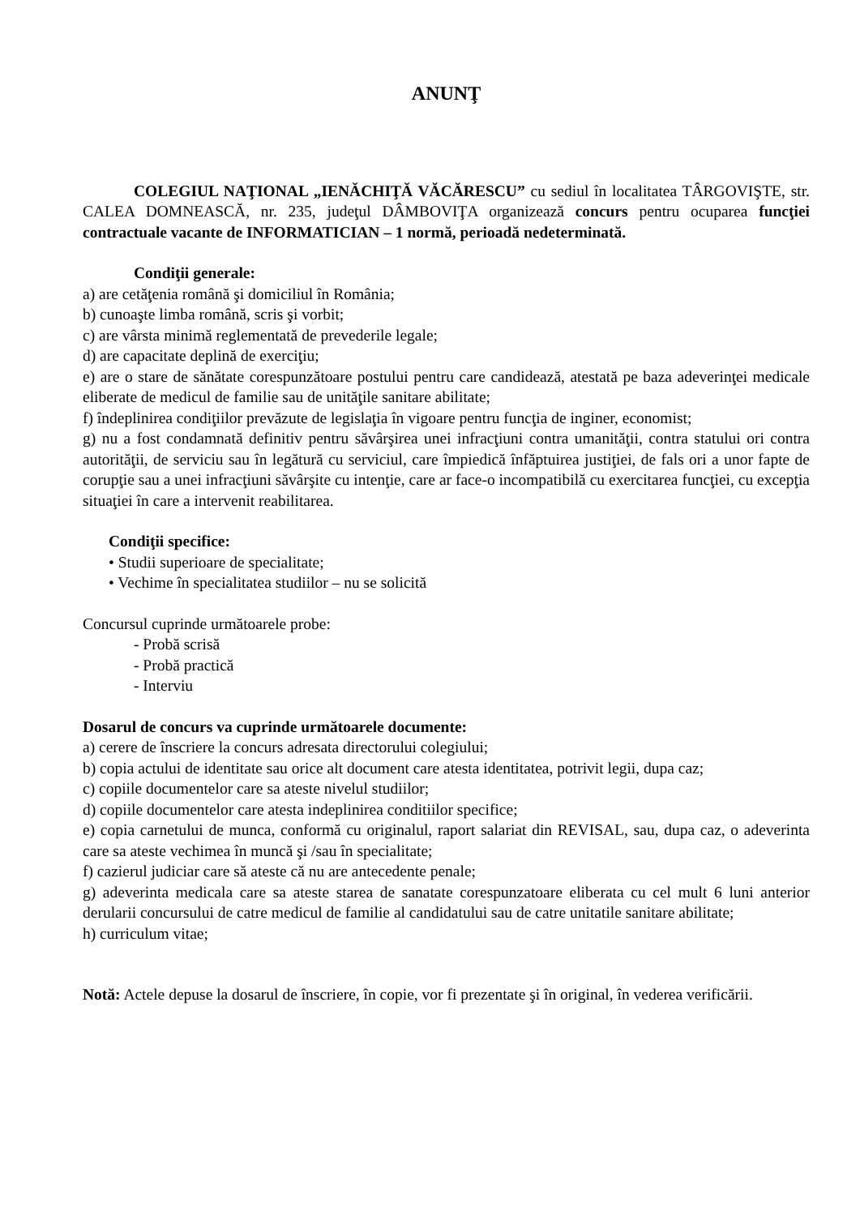ANUNŢ
COLEGIUL NAŢIONAL „IENĂCHIŢĂ VĂCĂRESCU” cu sediul în localitatea TÂRGOVIŞTE, str. CALEA DOMNEASCĂ, nr. 235, judeţul DÂMBOVIŢA organizează concurs pentru ocuparea funcţiei contractuale vacante de INFORMATICIAN – 1 normă, perioadă nedeterminată.
Condiţii generale:
a) are cetăţenia română şi domiciliul în România;
b) cunoaşte limba română, scris şi vorbit;
c) are vârsta minimă reglementată de prevederile legale;
d) are capacitate deplină de exerciţiu;
e) are o stare de sănătate corespunzătoare postului pentru care candidează, atestată pe baza adeverinţei medicale eliberate de medicul de familie sau de unităţile sanitare abilitate;
f) îndeplinirea condiţiilor prevăzute de legislaţia în vigoare pentru funcţia de inginer, economist;
g) nu a fost condamnată definitiv pentru săvârşirea unei infracţiuni contra umanităţii, contra statului ori contra autorităţii, de serviciu sau în legătură cu serviciul, care împiedică înfăptuirea justiţiei, de fals ori a unor fapte de corupţie sau a unei infracţiuni săvârşite cu intenţie, care ar face-o incompatibilă cu exercitarea funcţiei, cu excepţia situaţiei în care a intervenit reabilitarea.
Condiţii specifice:
• Studii superioare de specialitate;
• Vechime în specialitatea studiilor – nu se solicită
Concursul cuprinde următoarele probe:
- Probă scrisă
- Probă practică
- Interviu
Dosarul de concurs va cuprinde următoarele documente:
a) cerere de înscriere la concurs adresata directorului colegiului;
b) copia actului de identitate sau orice alt document care atesta identitatea, potrivit legii, dupa caz;
c) copiile documentelor care sa ateste nivelul studiilor;
d) copiile documentelor care atesta indeplinirea conditiilor specifice;
e) copia carnetului de munca, conformă cu originalul, raport salariat din REVISAL, sau, dupa caz, o adeverinta care sa ateste vechimea în muncă şi /sau în specialitate;
f) cazierul judiciar care să ateste că nu are antecedente penale;
g) adeverinta medicala care sa ateste starea de sanatate corespunzatoare eliberata cu cel mult 6 luni anterior derularii concursului de catre medicul de familie al candidatului sau de catre unitatile sanitare abilitate;
h) curriculum vitae;
Notă: Actele depuse la dosarul de înscriere, în copie, vor fi prezentate şi în original, în vederea verificării.